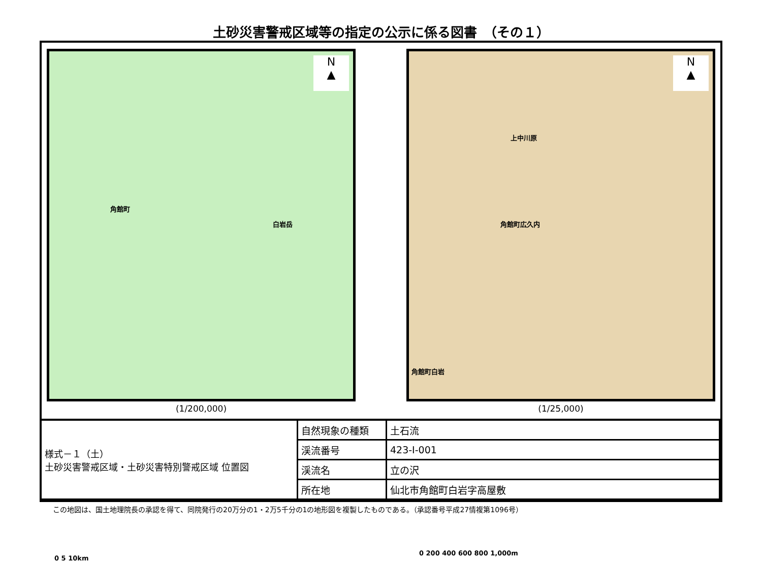土砂災害警戒区域等の指定の公示に係る図書　（その１）
N
▲
角館町
白岩岳
0 5 10km
(1/200,000)
N
▲
角館町広久内
上中川原
角館町白岩
0 200 400 600 800 1,000m
(1/25,000)
| 様式－１（土） 土砂災害警戒区域・土砂災害特別警戒区域 位置図 | 自然現象の種類 | 土石流 |
| | 渓流番号 | 423-Ⅰ-001 |
| | 渓流名 | 立の沢 |
| | 所在地 | 仙北市角館町白岩字高屋敷 |
この地図は、国土地理院長の承認を得て、同院発行の20万分の1・2万5千分の1の地形図を複製したものである。（承認番号平成27情複第1096号）